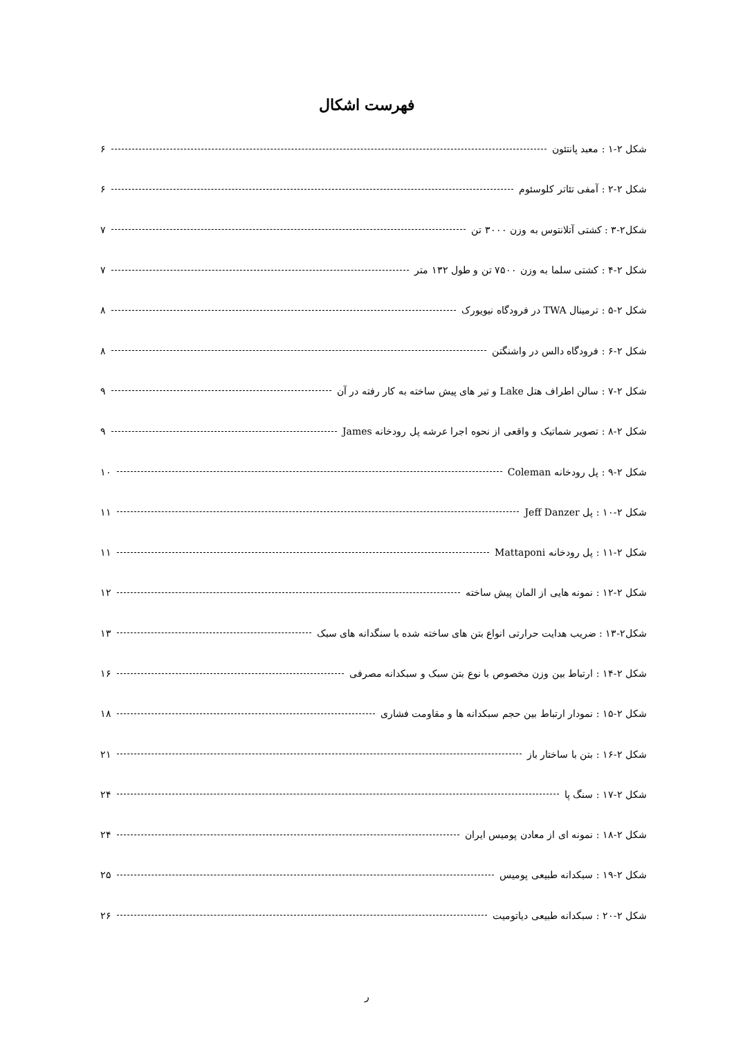فهرست اشکال
شکل ۲-۱ : معبد پانتئون ۶
شکل ۲-۲ : آمفی تئاتر کلوسئوم ۶
شکل۲-۳ : کشتی آتلانتوس به وزن ۳۰۰۰ تن ۷
شکل ۲-۴ : کشتی سلما به وزن ۷۵۰۰ تن و طول ۱۳۲ متر ۷
شکل ۲-۵ : ترمینال TWA در فرودگاه نیویورک ۸
شکل ۲-۶ : فرودگاه دالس در واشنگتن ۸
شکل ۲-۷ : سالن اطراف هتل Lake و تیر های پیش ساخته به کار رفته در آن ۹
شکل ۲-۸ : تصویر شماتیک و واقعی از نحوه اجرا عرشه پل رودخانه James ۹
شکل ۲-۹ : پل رودخانه Coleman ۱۰
شکل ۲-۱۰ : پل Jeff Danzer ۱۱
شکل ۲-۱۱ : پل رودخانه Mattaponi ۱۱
شکل ۲-۱۲ : نمونه هایی از المان پیش ساخته ۱۲
شکل۲-۱۳ : ضریب هدایت حرارتی انواع بتن های ساخته شده با سنگدانه های سبک ۱۳
شکل ۲-۱۴ : ارتباط بین وزن مخصوص با نوع بتن سبک و سبکدانه مصرفی ۱۶
شکل ۲-۱۵ : نمودار ارتباط بین حجم سبکدانه ها و مقاومت فشاری ۱۸
شکل ۲-۱۶ : بتن با ساختار باز ۲۱
شکل ۲-۱۷ : سنگ پا ۲۴
شکل ۲-۱۸ : نمونه ای از معادن پومیس ایران ۲۴
شکل ۲-۱۹ : سبکدانه طبیعی پومیس ۲۵
شکل ۲-۲۰ : سبکدانه طبیعی دیاتومیت ۲۶
ر